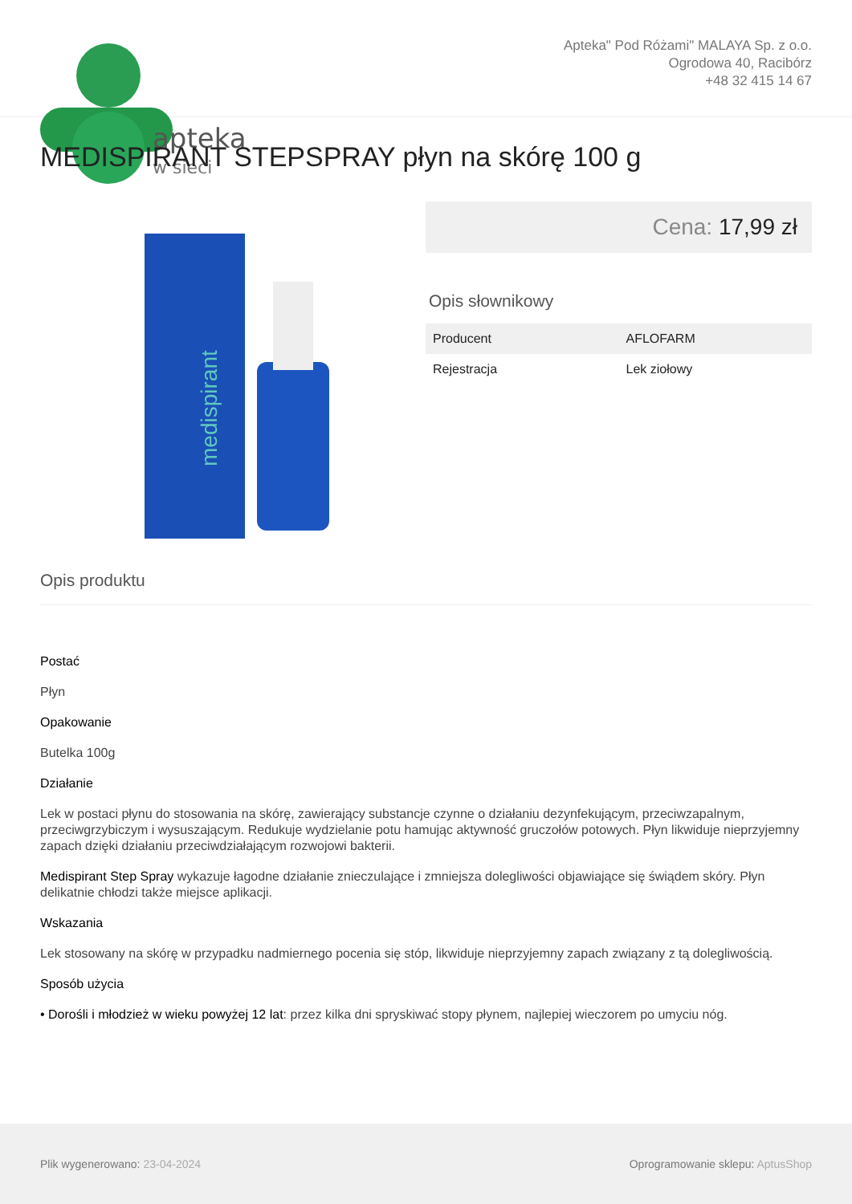apteka
w sieci
Apteka" Pod Różami" MALAYA Sp. z o.o.
Ogrodowa 40, Racibórz
+48 32 415 14 67
MEDISPIRANT STEPSPRAY płyn na skórę 100 g
medispirant
Cena: 17,99 zł
Opis słownikowy
| Producent | AFLOFARM |
| Rejestracja | Lek ziołowy |
Opis produktu
Postać
Płyn
Opakowanie
Butelka 100g
Działanie
Lek w postaci płynu do stosowania na skórę, zawierający substancje czynne o działaniu dezynfekującym, przeciwzapalnym, przeciwgrzybiczym i wysuszającym. Redukuje wydzielanie potu hamując aktywność gruczołów potowych. Płyn likwiduje nieprzyjemny zapach dzięki działaniu przeciwdziałającym rozwojowi bakterii.
Medispirant Step Spray wykazuje łagodne działanie znieczulające i zmniejsza dolegliwości objawiające się świądem skóry. Płyn delikatnie chłodzi także miejsce aplikacji.
Wskazania
Lek stosowany na skórę w przypadku nadmiernego pocenia się stóp, likwiduje nieprzyjemny zapach związany z tą dolegliwością.
Sposób użycia
• Dorośli i młodzież w wieku powyżej 12 lat: przez kilka dni spryskiwać stopy płynem, najlepiej wieczorem po umyciu nóg.
Plik wygenerowano: 23-04-2024
Oprogramowanie sklepu: AptusShop